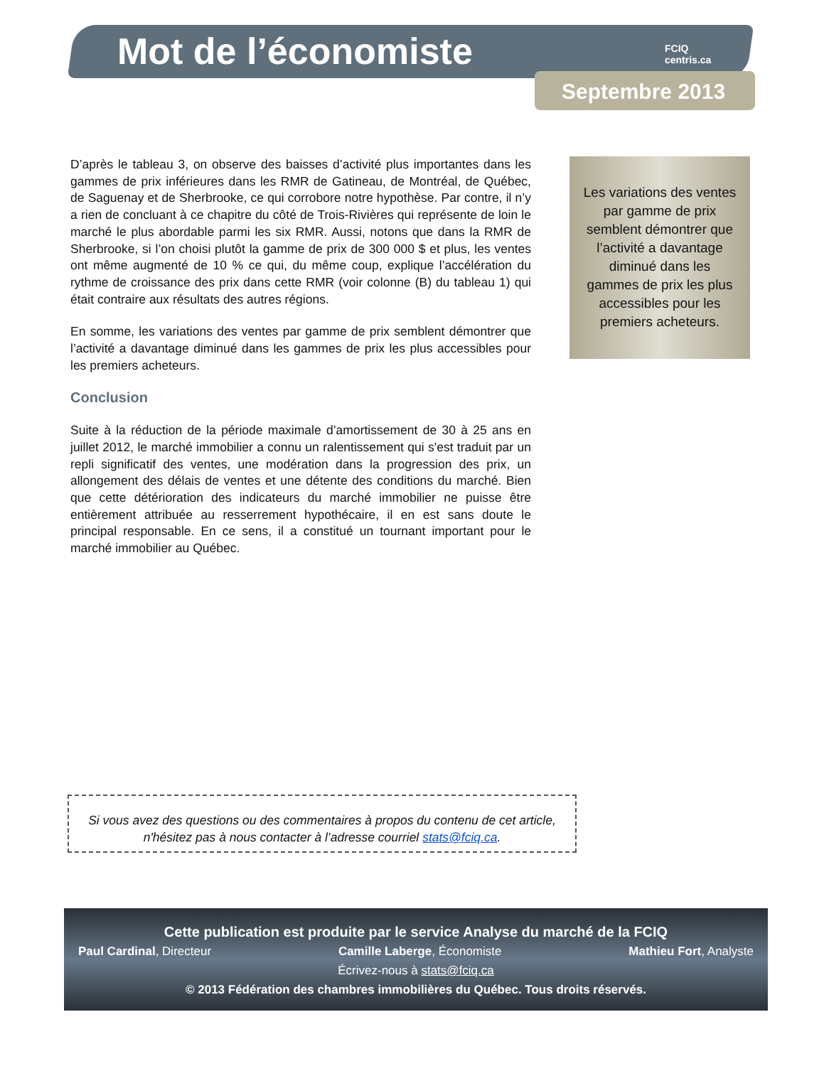Mot de l’économiste
FCIQ
centris.ca
Septembre 2013
D’après le tableau 3, on observe des baisses d’activité plus importantes dans les gammes de prix inférieures dans les RMR de Gatineau, de Montréal, de Québec, de Saguenay et de Sherbrooke, ce qui corrobore notre hypothèse. Par contre, il n’y a rien de concluant à ce chapitre du côté de Trois-Rivières qui représente de loin le marché le plus abordable parmi les six RMR. Aussi, notons que dans la RMR de Sherbrooke, si l’on choisi plutôt la gamme de prix de 300 000 $ et plus, les ventes ont même augmenté de 10 % ce qui, du même coup, explique l’accélération du rythme de croissance des prix dans cette RMR (voir colonne (B) du tableau 1) qui était contraire aux résultats des autres régions.
En somme, les variations des ventes par gamme de prix semblent démontrer que l’activité a davantage diminué dans les gammes de prix les plus accessibles pour les premiers acheteurs.
Conclusion
Suite à la réduction de la période maximale d’amortissement de 30 à 25 ans en juillet 2012, le marché immobilier a connu un ralentissement qui s'est traduit par un repli significatif des ventes, une modération dans la progression des prix, un allongement des délais de ventes et une détente des conditions du marché. Bien que cette détérioration des indicateurs du marché immobilier ne puisse être entièrement attribuée au resserrement hypothécaire, il en est sans doute le principal responsable. En ce sens, il a constitué un tournant important pour le marché immobilier au Québec.
Les variations des ventes par gamme de prix semblent démontrer que l’activité a davantage diminué dans les gammes de prix les plus accessibles pour les premiers acheteurs.
Si vous avez des questions ou des commentaires à propos du contenu de cet article,
n'hésitez pas à nous contacter à l’adresse courriel stats@fciq.ca.
Cette publication est produite par le service Analyse du marché de la FCIQ
Paul Cardinal, Directeur Camille Laberge, Économiste Mathieu Fort, Analyste
Écrivez-nous à stats@fciq.ca
© 2013 Fédération des chambres immobilières du Québec. Tous droits réservés.